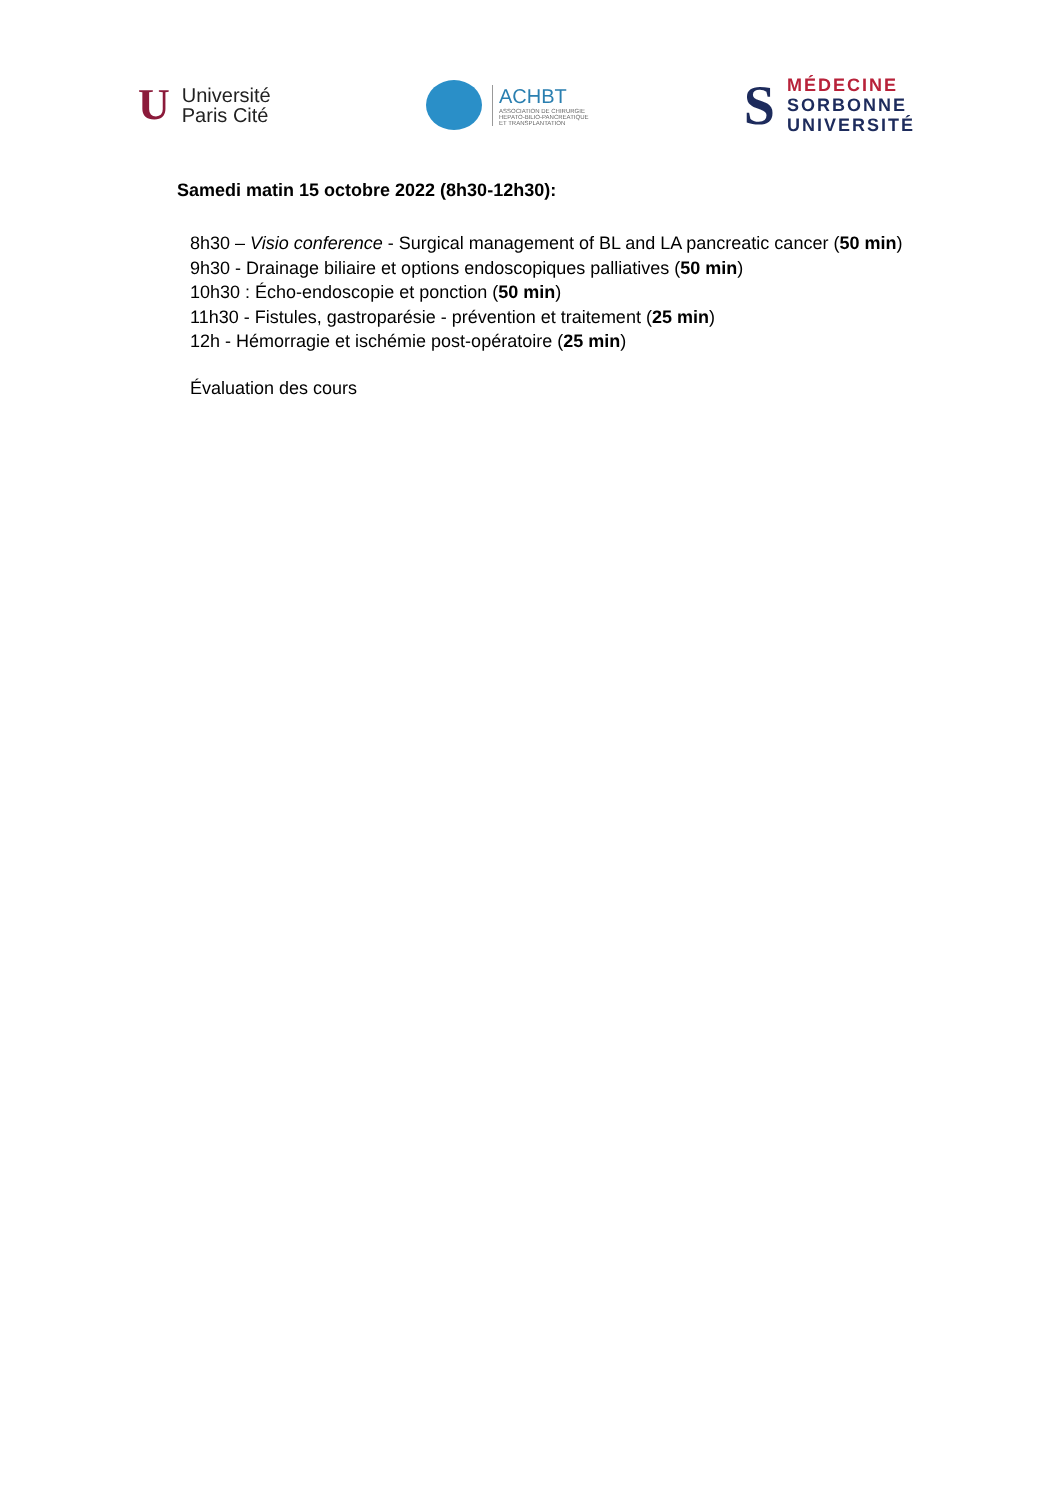U Université
Paris Cité
ACHBT
ASSOCIATION DE CHIRURGIE
HEPATO-BILIO-PANCREATIQUE
ET TRANSPLANTATION
S MÉDECINE
SORBONNE
UNIVERSITÉ
Samedi matin 15 octobre 2022 (8h30-12h30):
8h30 – Visio conference - Surgical management of BL and LA pancreatic cancer (50 min)
9h30 - Drainage biliaire et options endoscopiques palliatives (50 min)
10h30 : Écho-endoscopie et ponction (50 min)
11h30 - Fistules, gastroparésie - prévention et traitement (25 min)
12h - Hémorragie et ischémie post-opératoire (25 min)
Évaluation des cours